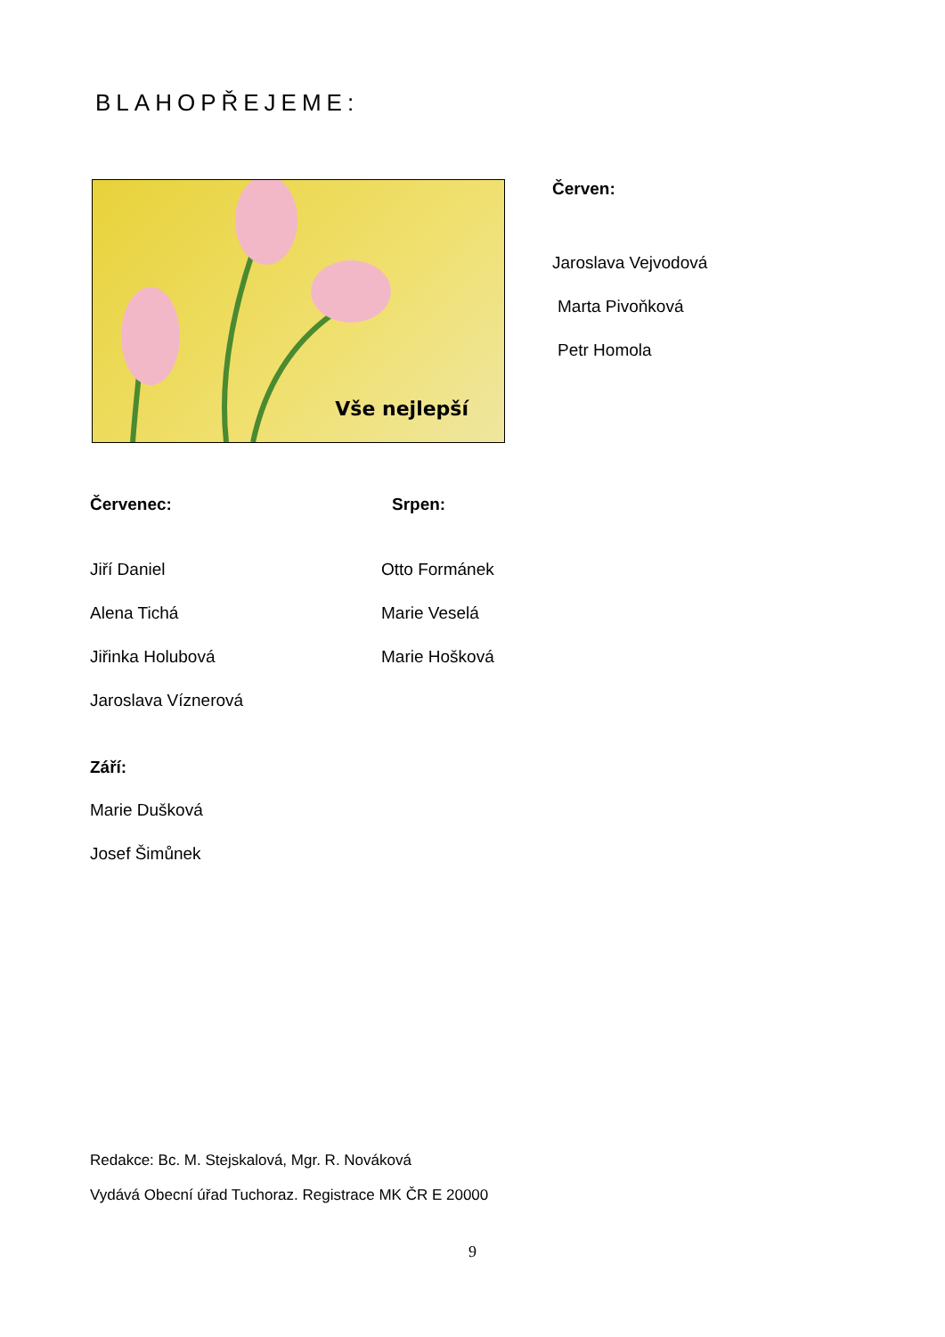BLAHOPŘEJEME:
Vše nejlepší Červen:
Jaroslava Vejvodová
Marta Pivoňková
Petr Homola
Červenec:
Jiří Daniel
Alena Tichá
Jiřinka Holubová
Jaroslava Víznerová
Srpen:
Otto Formánek
Marie Veselá
Marie Hošková
Září:
Marie Dušková
Josef Šimůnek
Redakce: Bc. M. Stejskalová, Mgr. R. Nováková
Vydává Obecní úřad Tuchoraz. Registrace MK ČR E 20000
9